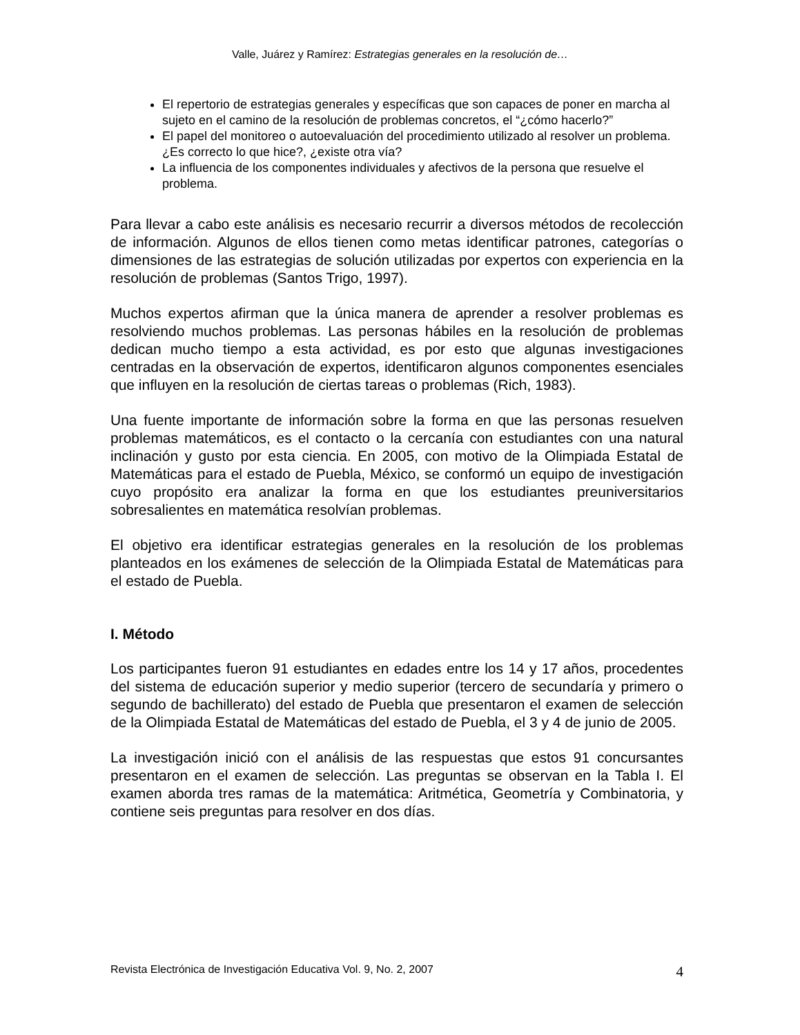Valle, Juárez y Ramírez: Estrategias generales en la resolución de…
El repertorio de estrategias generales y específicas que son capaces de poner en marcha al sujeto en el camino de la resolución de problemas concretos, el “¿cómo hacerlo?”
El papel del monitoreo o autoevaluación del procedimiento utilizado al resolver un problema. ¿Es correcto lo que hice?, ¿existe otra vía?
La influencia de los componentes individuales y afectivos de la persona que resuelve el problema.
Para llevar a cabo este análisis es necesario recurrir a diversos métodos de recolección de información. Algunos de ellos tienen como metas identificar patrones, categorías o dimensiones de las estrategias de solución utilizadas por expertos con experiencia en la resolución de problemas (Santos Trigo, 1997).
Muchos expertos afirman que la única manera de aprender a resolver problemas es resolviendo muchos problemas. Las personas hábiles en la resolución de problemas dedican mucho tiempo a esta actividad, es por esto que algunas investigaciones centradas en la observación de expertos, identificaron algunos componentes esenciales que influyen en la resolución de ciertas tareas o problemas (Rich, 1983).
Una fuente importante de información sobre la forma en que las personas resuelven problemas matemáticos, es el contacto o la cercanía con estudiantes con una natural inclinación y gusto por esta ciencia. En 2005, con motivo de la Olimpiada Estatal de Matemáticas para el estado de Puebla, México, se conformó un equipo de investigación cuyo propósito era analizar la forma en que los estudiantes preuniversitarios sobresalientes en matemática resolvían problemas.
El objetivo era identificar estrategias generales en la resolución de los problemas planteados en los exámenes de selección de la Olimpiada Estatal de Matemáticas para el estado de Puebla.
I. Método
Los participantes fueron 91 estudiantes en edades entre los 14 y 17 años, procedentes del sistema de educación superior y medio superior (tercero de secundaría y primero o segundo de bachillerato) del estado de Puebla que presentaron el examen de selección de la Olimpiada Estatal de Matemáticas del estado de Puebla, el 3 y 4 de junio de 2005.
La investigación inició con el análisis de las respuestas que estos 91 concursantes presentaron en el examen de selección. Las preguntas se observan en la Tabla I. El examen aborda tres ramas de la matemática: Aritmética, Geometría y Combinatoria, y contiene seis preguntas para resolver en dos días.
Revista Electrónica de Investigación Educativa Vol. 9, No. 2, 2007 4